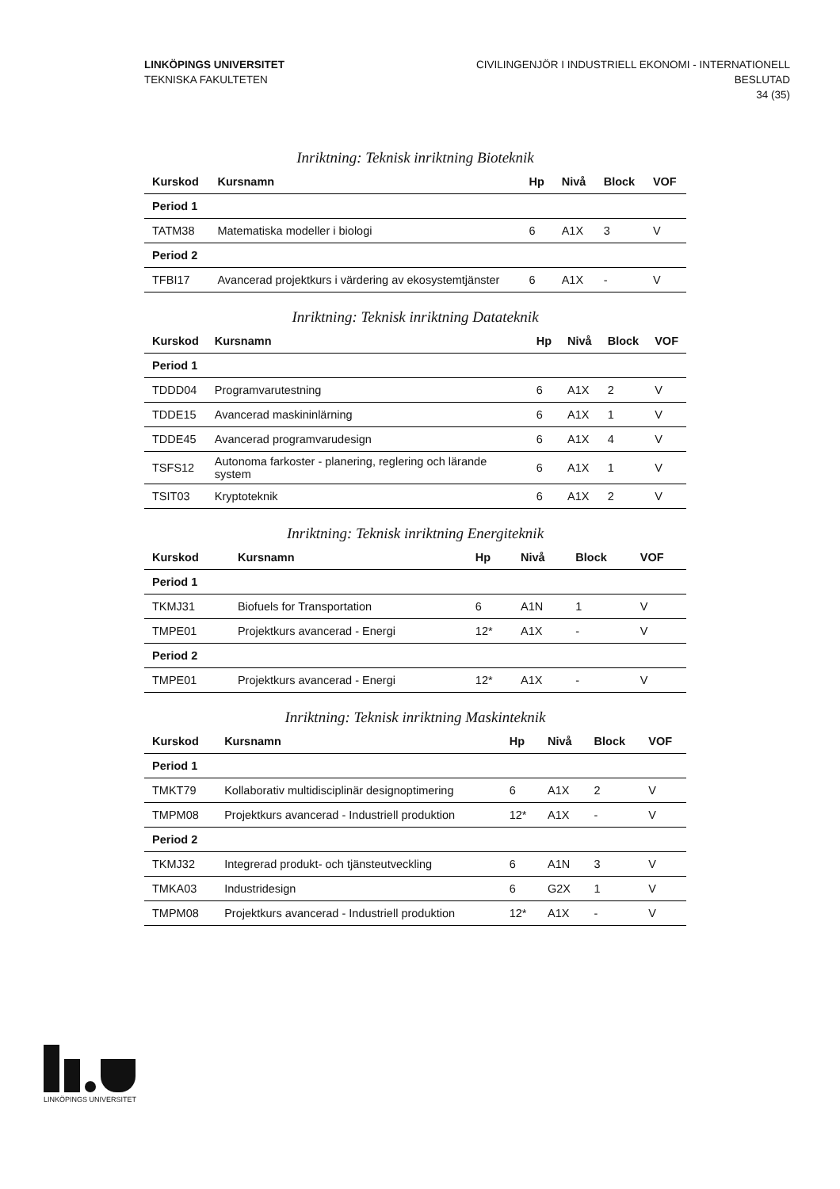LINKÖPINGS UNIVERSITET
TEKNISKA FAKULTETEN
CIVILINGENJÖR I INDUSTRIELL EKONOMI - INTERNATIONELL
BESLUTAD
34 (35)
Inriktning: Teknisk inriktning Bioteknik
| Kurskod | Kursnamn | Hp | Nivå | Block | VOF |
| --- | --- | --- | --- | --- | --- |
| Period 1 | | | | | |
| TATM38 | Matematiska modeller i biologi | 6 | A1X | 3 | V |
| Period 2 | | | | | |
| TFBI17 | Avancerad projektkurs i värdering av ekosystemtjänster | 6 | A1X | - | V |
Inriktning: Teknisk inriktning Datateknik
| Kurskod | Kursnamn | Hp | Nivå | Block | VOF |
| --- | --- | --- | --- | --- | --- |
| Period 1 | | | | | |
| TDDD04 | Programvarutestning | 6 | A1X | 2 | V |
| TDDE15 | Avancerad maskininlärning | 6 | A1X | 1 | V |
| TDDE45 | Avancerad programvarudesign | 6 | A1X | 4 | V |
| TSFS12 | Autonoma farkoster - planering, reglering och lärande system | 6 | A1X | 1 | V |
| TSIT03 | Kryptoteknik | 6 | A1X | 2 | V |
Inriktning: Teknisk inriktning Energiteknik
| Kurskod | Kursnamn | Hp | Nivå | Block | VOF |
| --- | --- | --- | --- | --- | --- |
| Period 1 | | | | | |
| TKMJ31 | Biofuels for Transportation | 6 | A1N | 1 | V |
| TMPE01 | Projektkurs avancerad - Energi | 12* | A1X | - | V |
| Period 2 | | | | | |
| TMPE01 | Projektkurs avancerad - Energi | 12* | A1X | - | V |
Inriktning: Teknisk inriktning Maskinteknik
| Kurskod | Kursnamn | Hp | Nivå | Block | VOF |
| --- | --- | --- | --- | --- | --- |
| Period 1 | | | | | |
| TMKT79 | Kollaborativ multidisciplinär designoptimering | 6 | A1X | 2 | V |
| TMPM08 | Projektkurs avancerad - Industriell produktion | 12* | A1X | - | V |
| Period 2 | | | | | |
| TKMJ32 | Integrerad produkt- och tjänsteutveckling | 6 | A1N | 3 | V |
| TMKA03 | Industridesign | 6 | G2X | 1 | V |
| TMPM08 | Projektkurs avancerad - Industriell produktion | 12* | A1X | - | V |
LINKÖPINGS UNIVERSITET